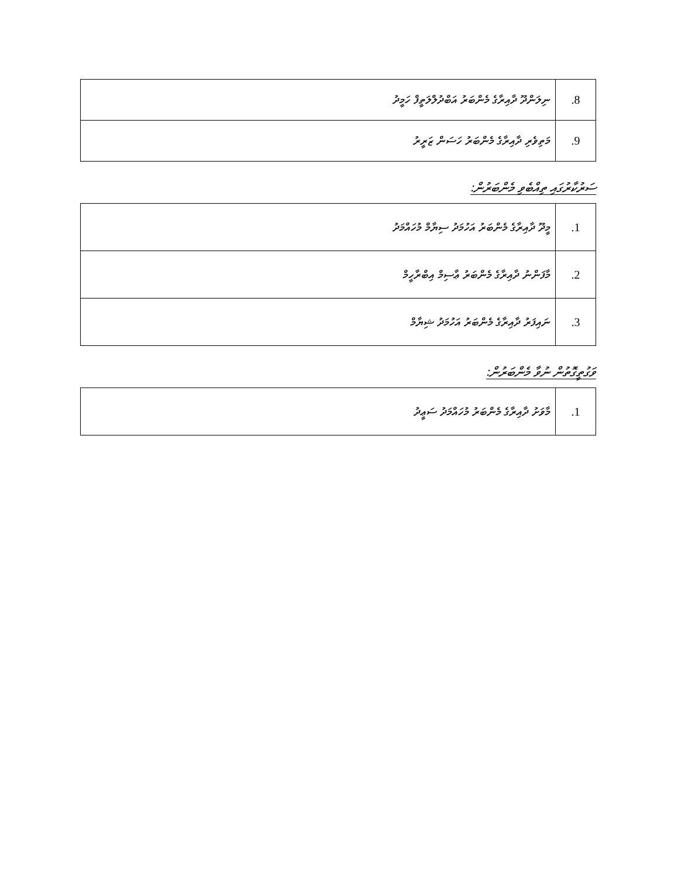| 8. | ނިލަންދޫ ދާއިރާގެ މެންބަރު އަބްދުލްލަތީފް ހަމީދު |
| 9. | މަތިވެރި ދާއިރާގެ މެންބަރު ހަސަން ޒަރީރު |
ސަރުކާރުގައި ތިއްބެވި މެންބަރުން:
| 1. | މީދޫ ދާއިރާގެ މެންބަރު އަހުމަދު ސިޔާމް މުހައްމަދު |
| 2. | މާފަންނު ދާއިރާގެ މެންބަރު ޢާސިމް އިބްރާހީމް |
| 3. | ނައިފަރު ދާއިރާގެ މެންބަރު އަހުމަދު ޝިޔާމް |
ވަގުތީގޮތުން ނުވާ މެންބަރުން:
| 1. | މާވަށު ދާއިރާގެ މެންބަރު މުހައްމަދު ސަޢީދު |